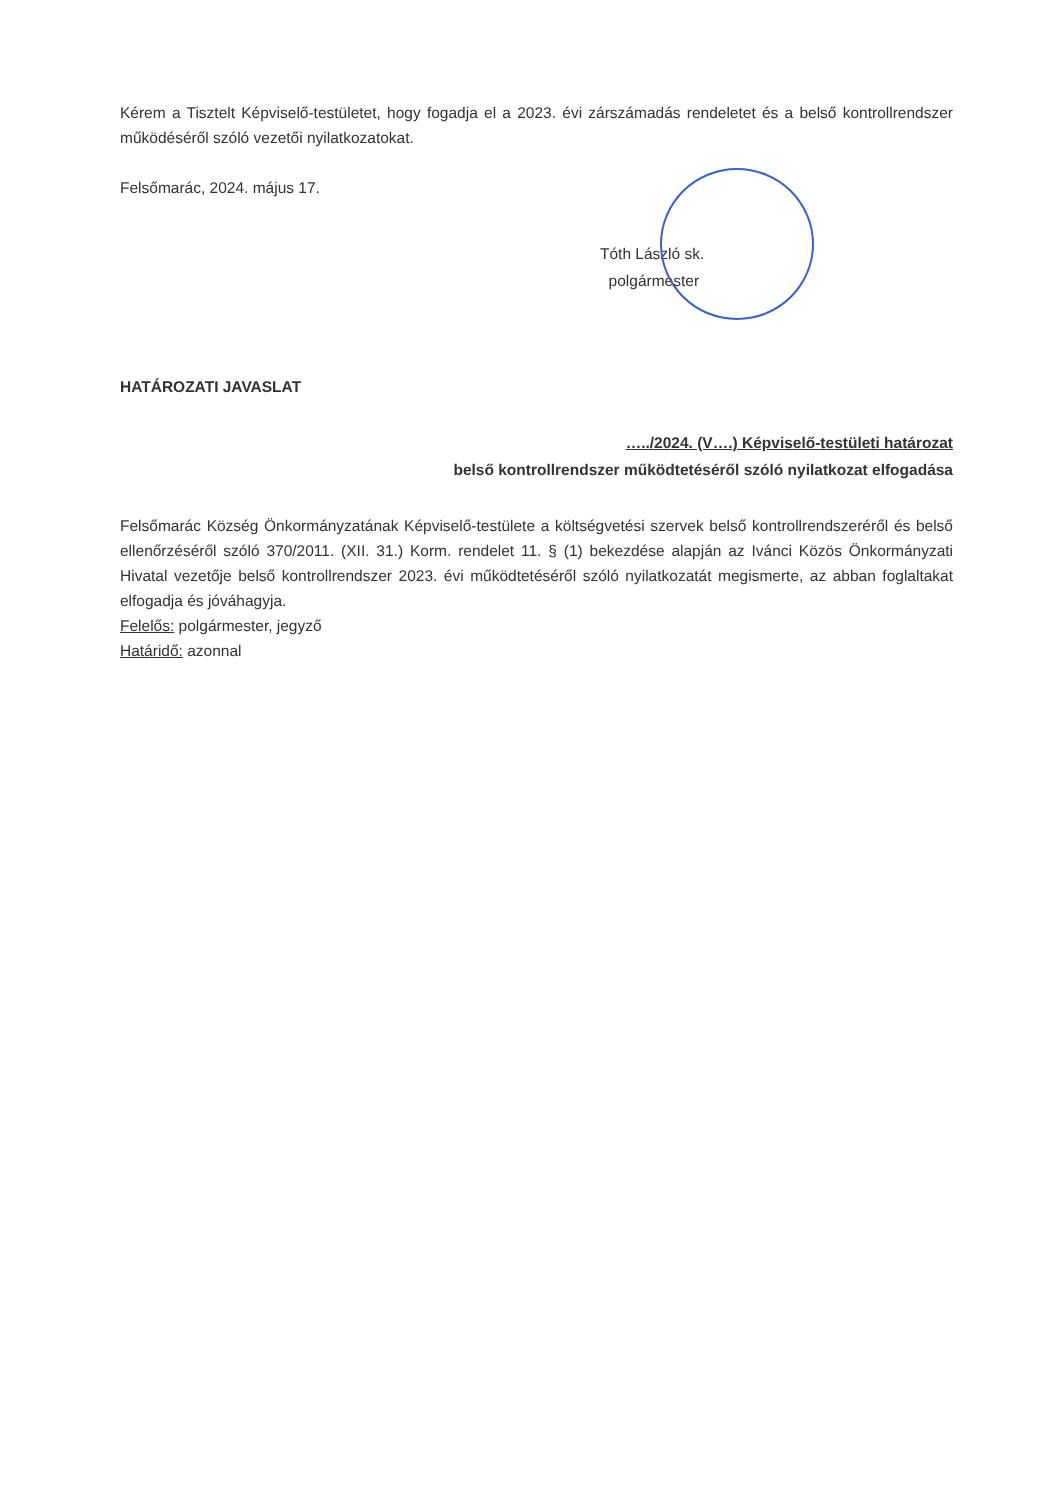Kérem a Tisztelt Képviselő-testületet, hogy fogadja el a 2023. évi zárszámadás rendeletet és a belső kontrollrendszer működéséről szóló vezetői nyilatkozatokat.
Felsőmarác, 2024. május 17.
Tóth László sk.
polgármester
HATÁROZATI JAVASLAT
…../2024. (V….) Képviselő-testületi határozat
belső kontrollrendszer működtetéséről szóló nyilatkozat elfogadása
Felsőmarác Község Önkormányzatának Képviselő-testülete a költségvetési szervek belső kontrollrendszeréről és belső ellenőrzéséről szóló 370/2011. (XII. 31.) Korm. rendelet 11. § (1) bekezdése alapján az Iváncі Közös Önkormányzati Hivatal vezetője belső kontrollrendszer 2023. évi működtetéséről szóló nyilatkozatát megismerte, az abban foglaltakat elfogadja és jóváhagyja.
Felelős: polgármester, jegyző
Határidő: azonnal